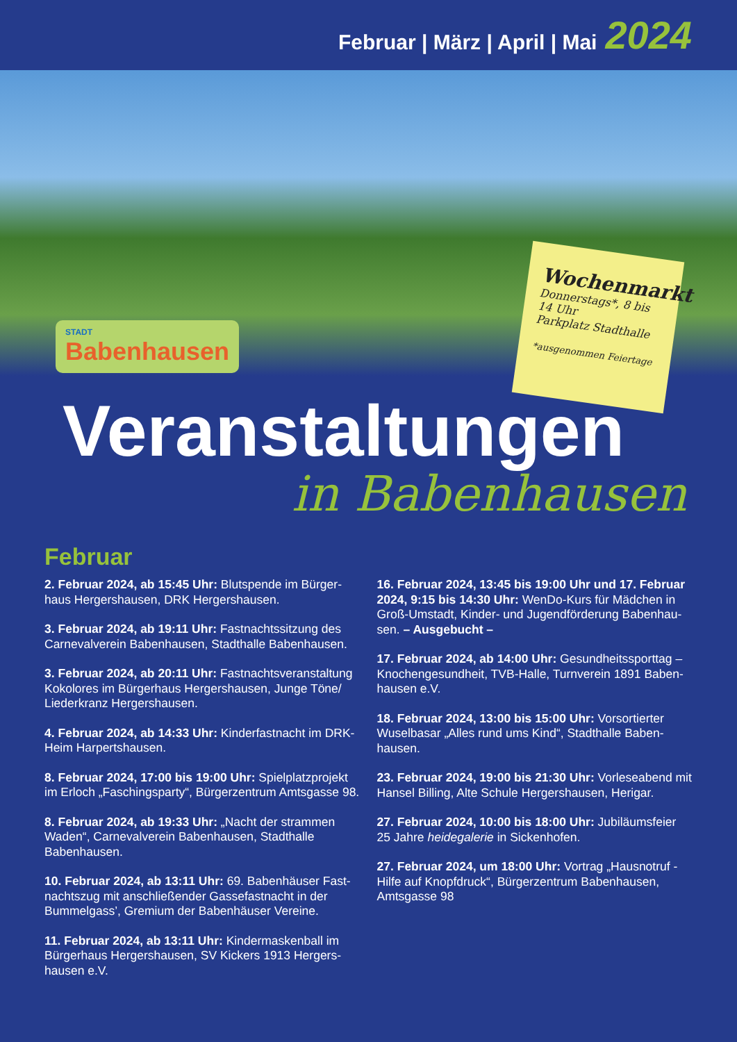Februar | März | April | Mai 2024
STADT
Babenhausen
Wochenmarkt
Donnerstags*, 8 bis 14 Uhr
Parkplatz Stadthalle
*ausgenommen Feiertage
Veranstaltungen
in Babenhausen
Februar
2. Februar 2024, ab 15:45 Uhr: Blutspende im Bürger­haus Hergershausen, DRK Hergershausen.
3. Februar 2024, ab 19:11 Uhr: Fastnachtssitzung des Carnevalverein Babenhausen, Stadthalle Babenhausen.
3. Februar 2024, ab 20:11 Uhr: Fastnachtsveranstaltung Kokolores im Bürgerhaus Hergershausen, Junge Töne/ Liederkranz Hergershausen.
4. Februar 2024, ab 14:33 Uhr: Kinderfastnacht im DRK-Heim Harpertshausen.
8. Februar 2024, 17:00 bis 19:00 Uhr: Spielplatzprojekt im Erloch „Faschingsparty“, Bürgerzentrum Amtsgasse 98.
8. Februar 2024, ab 19:33 Uhr: „Nacht der strammen Waden“, Carnevalverein Babenhausen, Stadthalle Babenhausen.
10. Februar 2024, ab 13:11 Uhr: 69. Babenhäuser Fast­nachtszug mit anschließender Gassefastnacht in der Bummelgass’, Gremium der Babenhäuser Vereine.
11. Februar 2024, ab 13:11 Uhr: Kindermaskenball im Bürgerhaus Hergershausen, SV Kickers 1913 Hergers­hausen e.V.
16. Februar 2024, 13:45 bis 19:00 Uhr und 17. Februar 2024, 9:15 bis 14:30 Uhr: WenDo-Kurs für Mädchen in Groß-Umstadt, Kinder- und Jugendförderung Babenhau­sen. – Ausgebucht –
17. Februar 2024, ab 14:00 Uhr: Gesundheitssporttag – Knochengesundheit, TVB-Halle, Turnverein 1891 Baben­hausen e.V.
18. Februar 2024, 13:00 bis 15:00 Uhr: Vorsortierter Wuselbasar „Alles rund ums Kind“, Stadthalle Baben­hausen.
23. Februar 2024, 19:00 bis 21:30 Uhr: Vorleseabend mit Hansel Billing, Alte Schule Hergershausen, Herigar.
27. Februar 2024, 10:00 bis 18:00 Uhr: Jubiläumsfeier 25 Jahre heidegalerie in Sickenhofen.
27. Februar 2024, um 18:00 Uhr: Vortrag „Hausnotruf - Hilfe auf Knopfdruck“, Bürgerzentrum Babenhausen, Amtsgasse 98